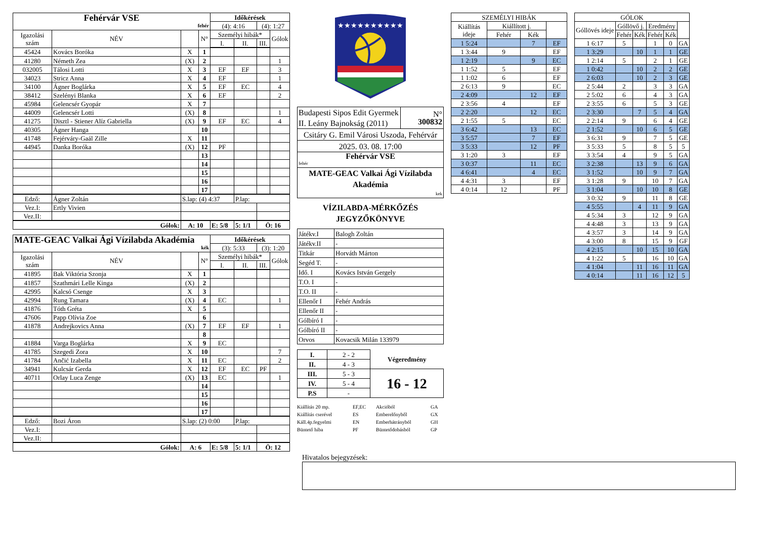| Fehérvár VSE fehér | | | | Időkérések | | | |
| | | | | (4): 4:16 | | (4): 1:27 | |
| Igazolási szám | NÉV | | N° | Személyi hibák* | | | Gólok |
| | | | | I. | II. | III. | |
| 45424 | Kovács Boróka | X | 1 | | | | |
| 41280 | Németh Zea | (X) | 2 | | | | 1 |
| 032005 | Tálosi Lotti | X | 3 | EF | EF | | 3 |
| 34023 | Stricz Anna | X | 4 | EF | | | 1 |
| 34100 | Ágner Boglárka | X | 5 | EF | EC | | 4 |
| 38412 | Szelényi Blanka | X | 6 | EF | | | 2 |
| 45984 | Gelencsér Gyopár | X | 7 | | | | |
| 44009 | Gelencsér Lotti | (X) | 8 | | | | 1 |
| 41275 | Disztl - Stiener Alíz Gabriella | (X) | 9 | EF | EC | | 4 |
| 40305 | Ágner Hanga | | 10 | | | | |
| 41748 | Fejérváry-Gaál Zille | X | 11 | | | | |
| 44945 | Danka Boróka | (X) | 12 | PF | | | |
| | | | 13 | | | | |
| | | | 14 | | | | |
| | | | 15 | | | | |
| | | | 16 | | | | |
| | | | 17 | | | | |
| Edző: | Ágner Zoltán | S.lap: (4) 4:37 | | | P.lap: | | |
| Vez.I: | Ertly Vivien | | | | | | |
| Vez.II: | | | | | | | |
| Gólok: | | A: 10 | | E: 5/8 | 5: 1/1 | Ö: 16 | |
| MATE-GEAC Valkai Ági Vízilabda Akadémia kék | | | | Időkérések | | | |
| | | | | (3): 5:33 | | (3): 1:20 | |
| Igazolási szám | NÉV | | N° | Személyi hibák* | | | Gólok |
| | | | | I. | II. | III. | |
| 41895 | Bak Viktória Szonja | X | 1 | | | | |
| 41857 | Szathmári Lelle Kinga | (X) | 2 | | | | |
| 42995 | Kalcsó Csenge | X | 3 | | | | |
| 42994 | Rung Tamara | (X) | 4 | EC | | | 1 |
| 41876 | Tóth Gréta | X | 5 | | | | |
| 47606 | Papp Olívia Zoe | | 6 | | | | |
| 41878 | Andrejkovics Anna | (X) | 7 | EF | EF | | 1 |
| | | | 8 | | | | |
| 41884 | Varga Boglárka | X | 9 | EC | | | |
| 41785 | Szegedi Zora | X | 10 | | | | 7 |
| 41784 | Ančić Izabella | X | 11 | EC | | | 2 |
| 34941 | Kulcsár Gerda | X | 12 | EF | EC | PF | |
| 40711 | Orlay Luca Zenge | (X) | 13 | EC | | | 1 |
| | | | 14 | | | | |
| | | | 15 | | | | |
| | | | 16 | | | | |
| | | | 17 | | | | |
| Edző: | Bozi Áron | S.lap: (2) 0:00 | | | P.lap: | | |
| Vez.I: | | | | | | | |
| Vez.II: | | | | | | | |
| Gólok: | | A: 6 | | E: 5/8 | 5: 1/1 | Ö: 12 | |
★★★★★★★★★★
| Budapesti Sipos Edit Gyermek II. Leány Bajnokság (2011) | N° 300832 |
| Csitáry G. Emil Városi Uszoda, Fehérvár | |
| 2025. 03. 08. 17:00 | |
| Fehérvár VSE fehér | |
| MATE-GEAC Valkai Ági Vízilabda Akadémia kek | |
VÍZILABDA-MÉRKŐZÉS
JEGYZŐKÖNYVE
| Játékv.I | Balogh Zoltán |
| Játékv.II | - |
| Titkár | Horváth Márton |
| Segéd T. | - |
| Idő. I | Kovács István Gergely |
| T.O. I | - |
| T.O. II | - |
| Ellenőr I | Fehér András |
| Ellenőr II | - |
| Gólbíró I | - |
| Gólbíró II | - |
| Orvos | Kovacsik Milán 133979 |
| I. | 2 - 2 | Végeredmény |
| II. | 4 - 3 | |
| III. | 5 - 3 | 16 - 12 |
| IV. | 5 - 4 | |
| P.S | - | |
Kiállítás 20 mp. EF,EC Akcióból GA Kiállítás cserével ES Emberelőnyből GX Káll.4p.fegyelmi EN Emberhátrányból GH Büntető hiba PF Büntetődobásból GP
| SZEMÉLYI HIBÁK | | | |
| Kiállítás ideje | Kiállított j. | | |
| | Fehér | Kék | |
| 1 5:24 | | 7 | EF |
| 1 3:44 | 9 | | EF |
| 1 2:19 | | 9 | EC |
| 1 1:52 | 5 | | EF |
| 1 1:02 | 6 | | EF |
| 2 6:13 | 9 | | EC |
| 2 4:09 | | 12 | EF |
| 2 3:56 | 4 | | EF |
| 2 2:20 | | 12 | EC |
| 2 1:55 | 5 | | EC |
| 3 6:42 | | 13 | EC |
| 3 5:57 | | 7 | EF |
| 3 5:33 | | 12 | PF |
| 3 1:20 | 3 | | EF |
| 3 0:37 | | 11 | EC |
| 4 6:41 | | 4 | EC |
| 4 4:31 | 3 | | EF |
| 4 0:14 | 12 | | PF |
| GÓLOK | | | | | |
| Góllövés ideje | Góllövő j. | | Eredmény | | |
| | Fehér | Kék | Fehér | Kék | |
| 1 6:17 | 5 | | 1 | 0 | GA |
| 1 3:29 | | 10 | 1 | 1 | GE |
| 1 2:14 | 5 | | 2 | 1 | GE |
| 1 0:42 | | 10 | 2 | 2 | GE |
| 2 6:03 | | 10 | 2 | 3 | GE |
| 2 5:44 | 2 | | 3 | 3 | GA |
| 2 5:02 | 6 | | 4 | 3 | GA |
| 2 3:55 | 6 | | 5 | 3 | GE |
| 2 3:30 | | 7 | 5 | 4 | GA |
| 2 2:14 | 9 | | 6 | 4 | GE |
| 2 1:52 | | 10 | 6 | 5 | GE |
| 3 6:31 | 9 | | 7 | 5 | GE |
| 3 5:33 | 5 | | 8 | 5 | 5 |
| 3 3:54 | 4 | | 9 | 5 | GA |
| 3 2:38 | | 13 | 9 | 6 | GA |
| 3 1:52 | | 10 | 9 | 7 | GA |
| 3 1:28 | 9 | | 10 | 7 | GA |
| 3 1:04 | | 10 | 10 | 8 | GE |
| 3 0:32 | 9 | | 11 | 8 | GE |
| 4 5:55 | | 4 | 11 | 9 | GA |
| 4 5:34 | 3 | | 12 | 9 | GA |
| 4 4:48 | 3 | | 13 | 9 | GA |
| 4 3:57 | 3 | | 14 | 9 | GA |
| 4 3:00 | 8 | | 15 | 9 | GF |
| 4 2:15 | | 10 | 15 | 10 | GA |
| 4 1:22 | 5 | | 16 | 10 | GA |
| 4 1:04 | | 11 | 16 | 11 | GA |
| 4 0:14 | | 11 | 16 | 12 | 5 |
Hivatalos bejegyzések: